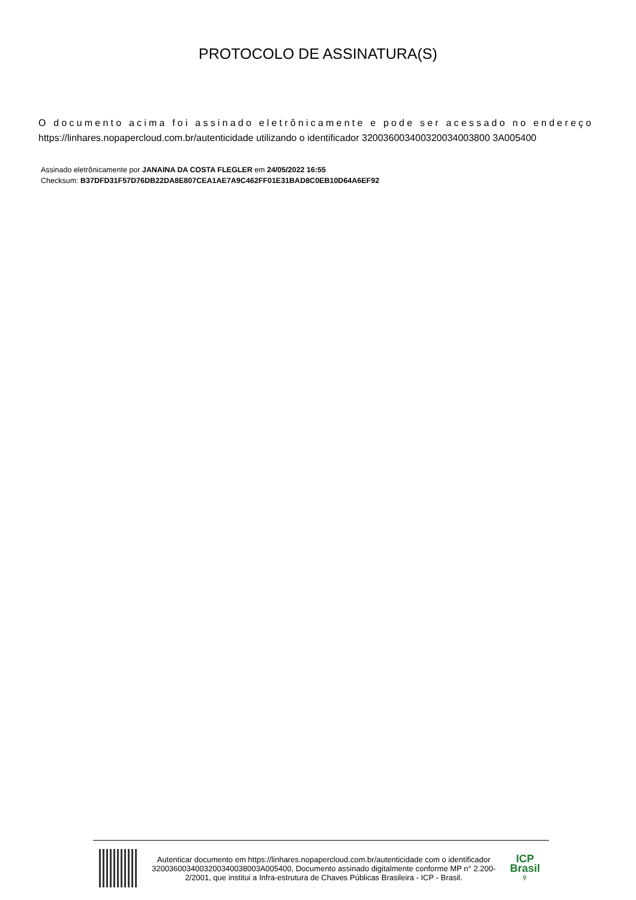PROTOCOLO DE ASSINATURA(S)
O documento acima foi assinado eletrônicamente e pode ser acessado no endereço
https://linhares.nopapercloud.com.br/autenticidade utilizando o identificador 320036003400320034003800 3A005400
Assinado eletrônicamente por JANAINA DA COSTA FLEGLER em 24/05/2022 16:55
Checksum: B37DFD31F57D76DB22DA8E807CEA1AE7A9C462FF01E31BAD8C0EB10D64A6EF92
Autenticar documento em https://linhares.nopapercloud.com.br/autenticidade com o identificador 3200360034003200340038003A005400, Documento assinado digitalmente conforme MP n° 2.200-2/2001, que institui a Infra-estrutura de Chaves Públicas Brasileira - ICP - Brasil.
ICP
Brasil
⚲